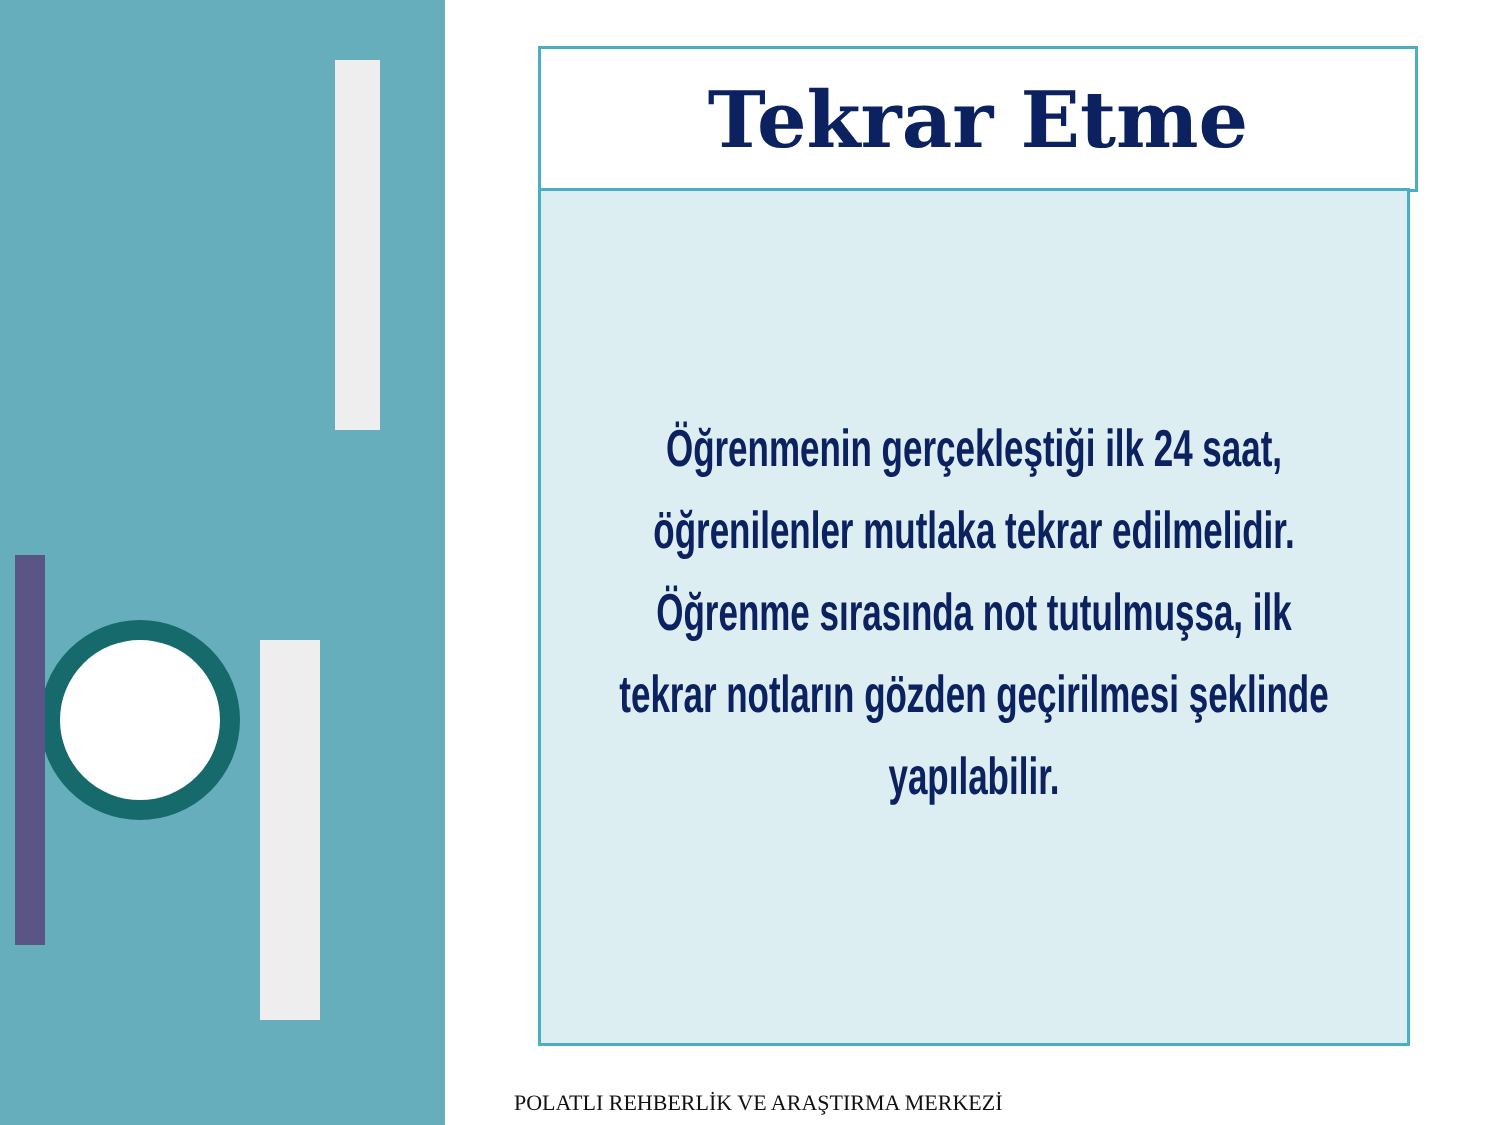Tekrar Etme
Öğrenmenin gerçekleştiği ilk 24 saat, öğrenilenler mutlaka tekrar edilmelidir. Öğrenme sırasında not tutulmuşsa, ilk tekrar notların gözden geçirilmesi şeklinde yapılabilir.
POLATLI REHBERLİK VE ARAŞTIRMA MERKEZİ